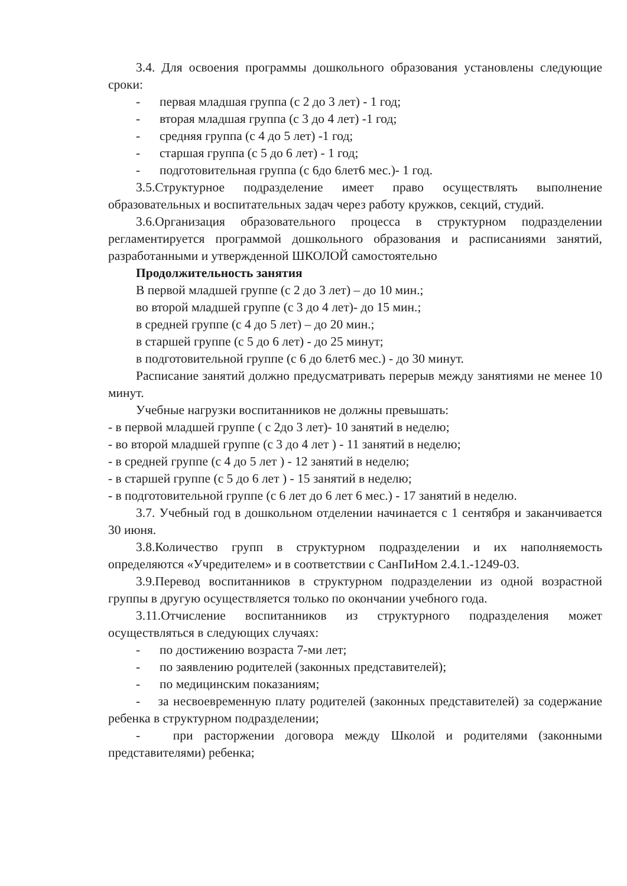3.4. Для освоения программы дошкольного образования установлены следующие сроки:
- первая младшая группа (с 2 до 3 лет) - 1 год;
- вторая младшая группа (с 3 до 4 лет) -1 год;
- средняя группа (с 4 до 5 лет) -1 год;
- старшая группа (с 5 до 6 лет) - 1 год;
- подготовительная группа (с 6до 6лет6 мес.)- 1 год.
3.5.Структурное подразделение имеет право осуществлять выполнение образовательных и воспитательных задач через работу кружков, секций, студий.
3.6.Организация образовательного процесса в структурном подразделении регламентируется программой дошкольного образования и расписаниями занятий, разработанными и утвержденной ШКОЛОЙ самостоятельно
Продолжительность занятия
В первой младшей группе (с 2 до 3 лет) – до 10 мин.;
во второй младшей группе (с 3 до 4 лет)- до 15 мин.;
в средней группе (с 4 до 5 лет) – до 20 мин.;
в старшей группе (с 5 до 6 лет) - до 25 минут;
в подготовительной группе (с 6 до 6лет6 мес.) - до 30 минут.
Расписание занятий должно предусматривать перерыв между занятиями не менее 10 минут.
Учебные нагрузки воспитанников не должны превышать:
- в первой младшей группе ( с 2до 3 лет)- 10 занятий в неделю;
- во второй младшей группе (с 3 до 4 лет ) - 11 занятий в неделю;
- в средней группе (с 4 до 5 лет ) - 12 занятий в неделю;
- в старшей группе (с 5 до 6 лет ) - 15 занятий в неделю;
- в подготовительной группе (с 6 лет до 6 лет 6 мес.) - 17 занятий в неделю.
3.7. Учебный год в дошкольном отделении начинается с 1 сентября и заканчивается 30 июня.
3.8.Количество групп в структурном подразделении и их наполняемость определяются «Учредителем» и в соответствии с СанПиНом 2.4.1.-1249-03.
3.9.Перевод воспитанников в структурном подразделении из одной возрастной группы в другую осуществляется только по окончании учебного года.
3.11.Отчисление воспитанников из структурного подразделения может осуществляться в следующих случаях:
- по достижению возраста 7-ми лет;
- по заявлению родителей (законных представителей);
- по медицинским показаниям;
- за несвоевременную плату родителей (законных представителей) за содержание ребенка в структурном подразделении;
- при расторжении договора между Школой и родителями (законными представителями) ребенка;